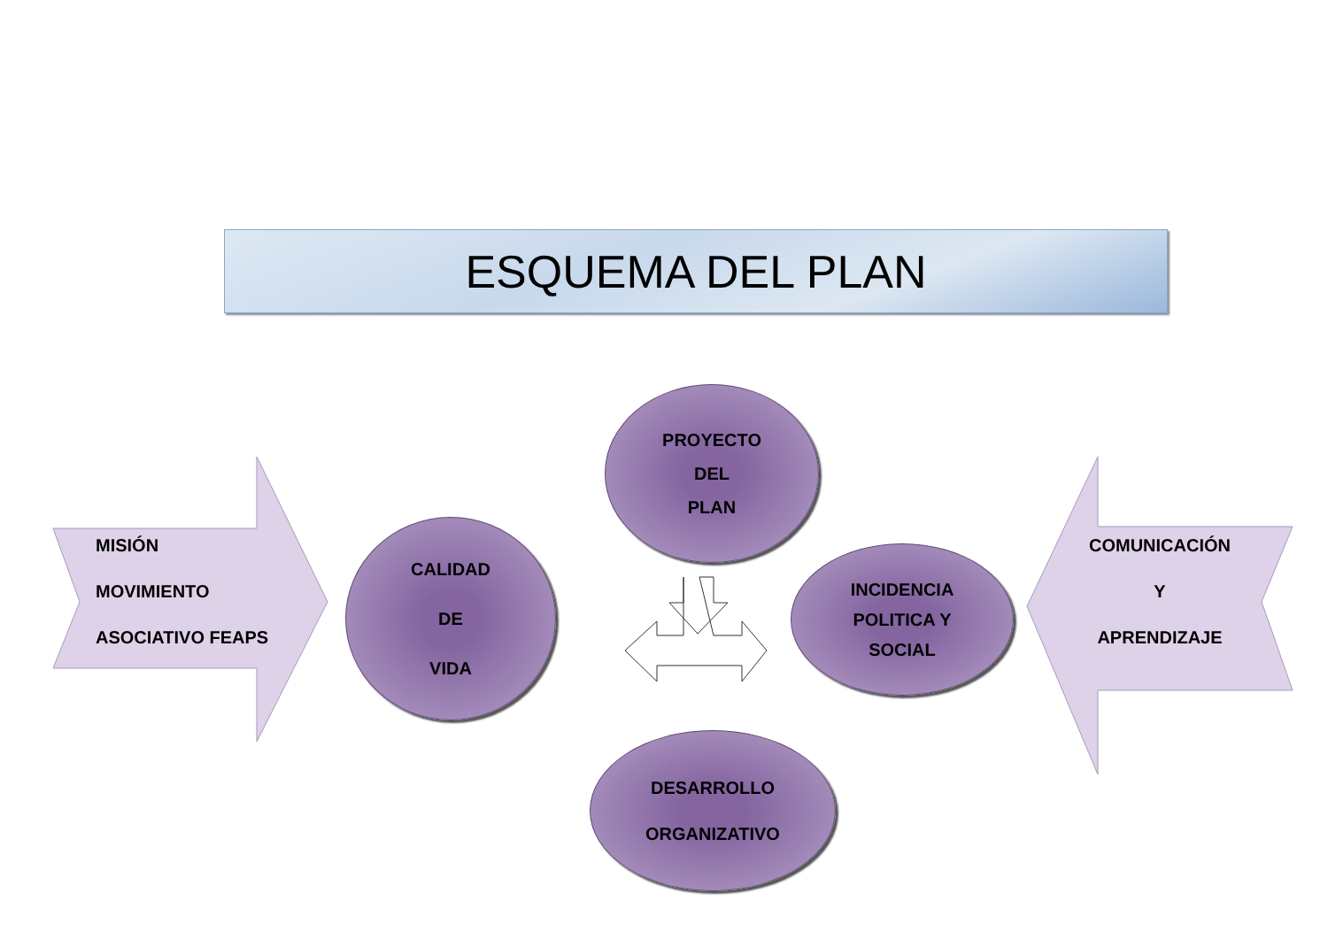ESQUEMA DEL PLAN
MISIÓN
MOVIMIENTO
ASOCIATIVO FEAPS
PROYECTO
DEL
PLAN
CALIDAD
DE
VIDA
INCIDENCIA
POLITICA Y
SOCIAL
DESARROLLO
ORGANIZATIVO
COMUNICACIÓN
Y
APRENDIZAJE